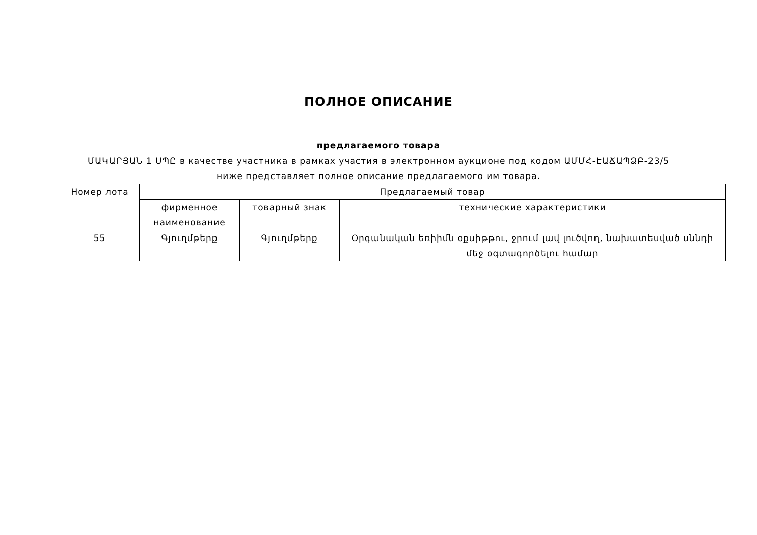ПОЛНОЕ ОПИСАНИЕ
предлагаемого товара
ՄԱԿԱՐՅԱՆ 1 ՍՊԸ в качестве участника в рамках участия в электронном аукционе под кодом ԱՄՄՀ-ԷԱՃԱՊՁԲ-23/5 ниже представляет полное описание предлагаемого им товара.
| Номер лота | Предлагаемый товар | | |
| | фирменное наименование | товарный знак | технические характеристики |
| 55 | Գյուղմթերք | Գյուղմթերք | Օրգանական եռիիմն օքսիթթու, ջրում լավ լուծվող, նախատեսված սննդի մեջ օգտագործելու համար |